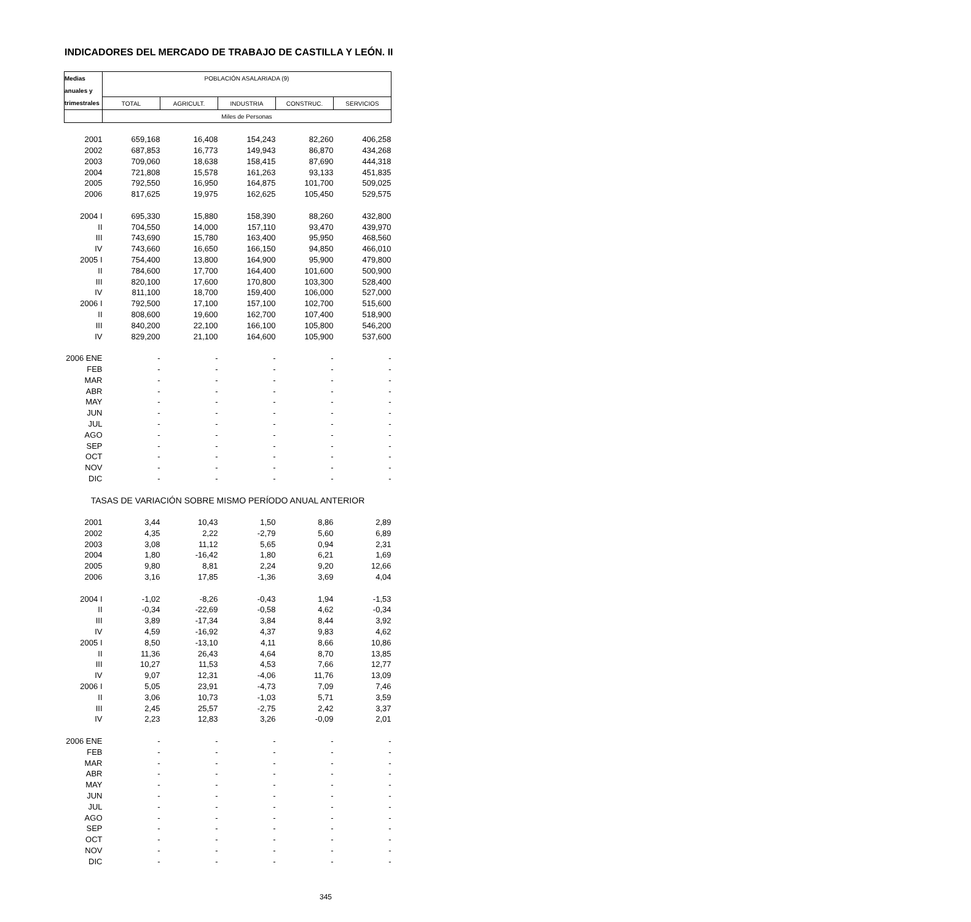INDICADORES DEL MERCADO DE TRABAJO DE CASTILLA Y LEÓN. II
| Medias | POBLACIÓN ASALARIADA (9) | | | | |
| --- | --- | --- | --- | --- | --- |
| anuales y | | | | | |
| trimestrales | TOTAL | AGRICULT. | INDUSTRIA | CONSTRUC. | SERVICIOS |
| | Miles de Personas | | | | |
| 2001 | 659,168 | 16,408 | 154,243 | 82,260 | 406,258 |
| 2002 | 687,853 | 16,773 | 149,943 | 86,870 | 434,268 |
| 2003 | 709,060 | 18,638 | 158,415 | 87,690 | 444,318 |
| 2004 | 721,808 | 15,578 | 161,263 | 93,133 | 451,835 |
| 2005 | 792,550 | 16,950 | 164,875 | 101,700 | 509,025 |
| 2006 | 817,625 | 19,975 | 162,625 | 105,450 | 529,575 |
| 2004 I | 695,330 | 15,880 | 158,390 | 88,260 | 432,800 |
| II | 704,550 | 14,000 | 157,110 | 93,470 | 439,970 |
| III | 743,690 | 15,780 | 163,400 | 95,950 | 468,560 |
| IV | 743,660 | 16,650 | 166,150 | 94,850 | 466,010 |
| 2005 I | 754,400 | 13,800 | 164,900 | 95,900 | 479,800 |
| II | 784,600 | 17,700 | 164,400 | 101,600 | 500,900 |
| III | 820,100 | 17,600 | 170,800 | 103,300 | 528,400 |
| IV | 811,100 | 18,700 | 159,400 | 106,000 | 527,000 |
| 2006 I | 792,500 | 17,100 | 157,100 | 102,700 | 515,600 |
| II | 808,600 | 19,600 | 162,700 | 107,400 | 518,900 |
| III | 840,200 | 22,100 | 166,100 | 105,800 | 546,200 |
| IV | 829,200 | 21,100 | 164,600 | 105,900 | 537,600 |
| 2006 ENE | - | - | - | - | - |
| FEB | - | - | - | - | - |
| MAR | - | - | - | - | - |
| ABR | - | - | - | - | - |
| MAY | - | - | - | - | - |
| JUN | - | - | - | - | - |
| JUL | - | - | - | - | - |
| AGO | - | - | - | - | - |
| SEP | - | - | - | - | - |
| OCT | - | - | - | - | - |
| NOV | - | - | - | - | - |
| DIC | - | - | - | - | - |
| TASAS DE VARIACIÓN SOBRE MISMO PERÍODO ANUAL ANTERIOR | | | | | |
| 2001 | 3,44 | 10,43 | 1,50 | 8,86 | 2,89 |
| 2002 | 4,35 | 2,22 | -2,79 | 5,60 | 6,89 |
| 2003 | 3,08 | 11,12 | 5,65 | 0,94 | 2,31 |
| 2004 | 1,80 | -16,42 | 1,80 | 6,21 | 1,69 |
| 2005 | 9,80 | 8,81 | 2,24 | 9,20 | 12,66 |
| 2006 | 3,16 | 17,85 | -1,36 | 3,69 | 4,04 |
| 2004 I | -1,02 | -8,26 | -0,43 | 1,94 | -1,53 |
| II | -0,34 | -22,69 | -0,58 | 4,62 | -0,34 |
| III | 3,89 | -17,34 | 3,84 | 8,44 | 3,92 |
| IV | 4,59 | -16,92 | 4,37 | 9,83 | 4,62 |
| 2005 I | 8,50 | -13,10 | 4,11 | 8,66 | 10,86 |
| II | 11,36 | 26,43 | 4,64 | 8,70 | 13,85 |
| III | 10,27 | 11,53 | 4,53 | 7,66 | 12,77 |
| IV | 9,07 | 12,31 | -4,06 | 11,76 | 13,09 |
| 2006 I | 5,05 | 23,91 | -4,73 | 7,09 | 7,46 |
| II | 3,06 | 10,73 | -1,03 | 5,71 | 3,59 |
| III | 2,45 | 25,57 | -2,75 | 2,42 | 3,37 |
| IV | 2,23 | 12,83 | 3,26 | -0,09 | 2,01 |
| 2006 ENE | - | - | - | - | - |
| FEB | - | - | - | - | - |
| MAR | - | - | - | - | - |
| ABR | - | - | - | - | - |
| MAY | - | - | - | - | - |
| JUN | - | - | - | - | - |
| JUL | - | - | - | - | - |
| AGO | - | - | - | - | - |
| SEP | - | - | - | - | - |
| OCT | - | - | - | - | - |
| NOV | - | - | - | - | - |
| DIC | - | - | - | - | - |
345